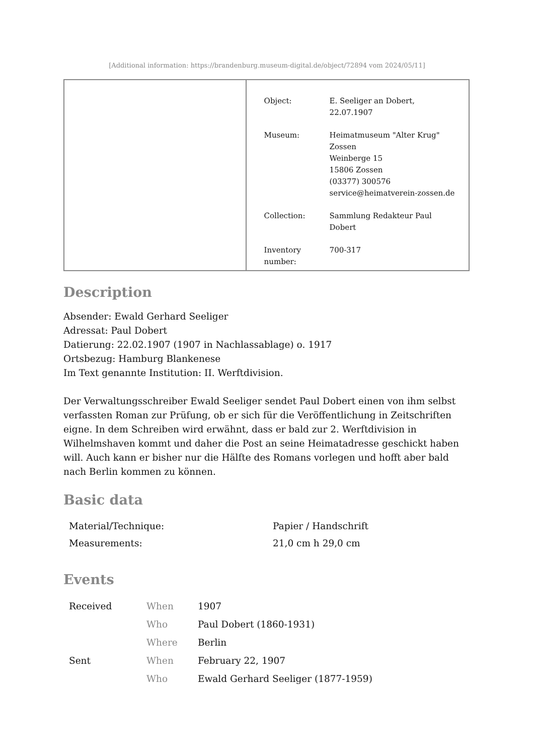[Additional information: https://brandenburg.museum-digital.de/object/72894 vom 2024/05/11]
| Object: | E. Seeliger an Dobert, 22.07.1907 |
| Museum: | Heimatmuseum "Alter Krug" Zossen Weinberge 15 15806 Zossen (03377) 300576 service@heimatverein-zossen.de |
| Collection: | Sammlung Redakteur Paul Dobert |
| Inventory number: | 700-317 |
Description
Absender: Ewald Gerhard Seeliger
Adressat: Paul Dobert
Datierung: 22.02.1907 (1907 in Nachlassablage) o. 1917
Ortsbezug: Hamburg Blankenese
Im Text genannte Institution: II. Werftdivision.
Der Verwaltungsschreiber Ewald Seeliger sendet Paul Dobert einen von ihm selbst verfassten Roman zur Prüfung, ob er sich für die Veröffentlichung in Zeitschriften eigne. In dem Schreiben wird erwähnt, dass er bald zur 2. Werftdivision in Wilhelmshaven kommt und daher die Post an seine Heimatadresse geschickt haben will. Auch kann er bisher nur die Hälfte des Romans vorlegen und hofft aber bald nach Berlin kommen zu können.
Basic data
| Material/Technique: | Papier / Handschrift |
| Measurements: | 21,0 cm h 29,0 cm |
Events
| Received | When | 1907 |
| | Who | Paul Dobert (1860-1931) |
| | Where | Berlin |
| Sent | When | February 22, 1907 |
| | Who | Ewald Gerhard Seeliger (1877-1959) |